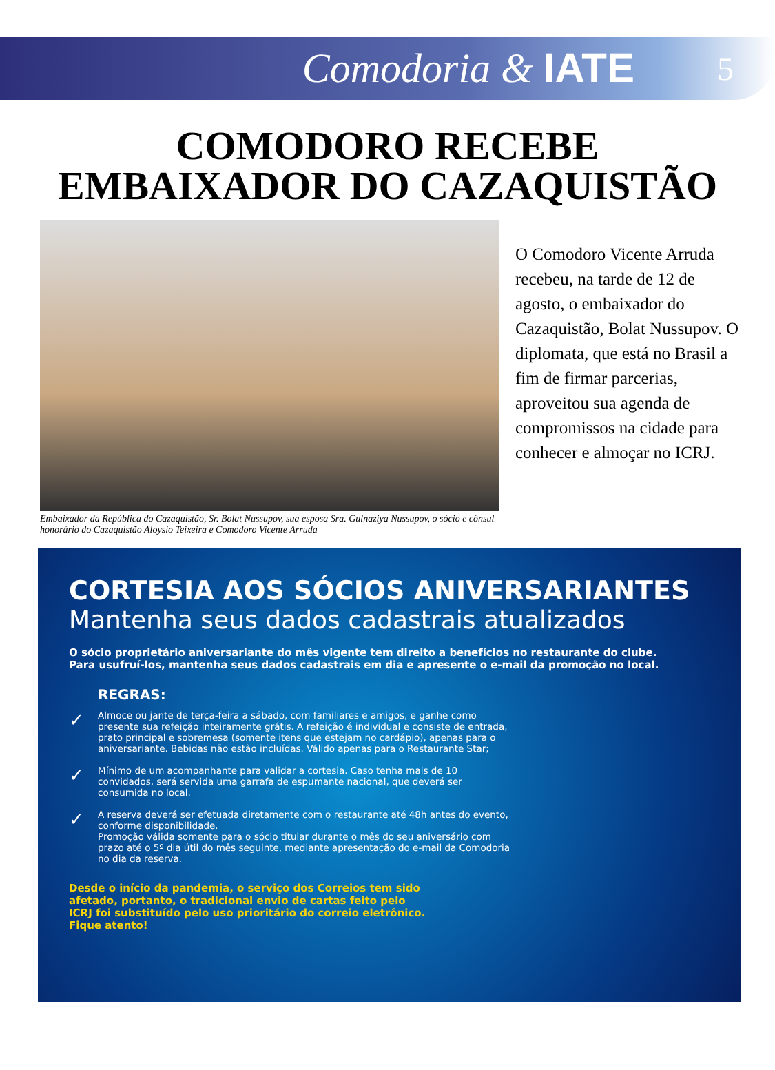Comodoria & IATE 5
COMODORO RECEBE
EMBAIXADOR DO CAZAQUISTÃO
O Comodoro Vicente Arruda recebeu, na tarde de 12 de agosto, o embaixador do Cazaquistão, Bolat Nussupov. O diplomata, que está no Brasil a fim de firmar parcerias, aproveitou sua agenda de compromissos na cidade para conhecer e almoçar no ICRJ.
Embaixador da República do Cazaquistão, Sr. Bolat Nussupov, sua esposa Sra. Gulnaziya Nussupov, o sócio e cônsul honorário do Cazaquistão Aloysio Teixeira e Comodoro Vicente Arruda
CORTESIA AOS SÓCIOS ANIVERSARIANTES
Mantenha seus dados cadastrais atualizados
O sócio proprietário aniversariante do mês vigente tem direito a benefícios no restaurante do clube.
Para usufruí-los, mantenha seus dados cadastrais em dia e apresente o e-mail da promoção no local.
REGRAS:
✓ Almoce ou jante de terça-feira a sábado, com familiares e amigos, e ganhe como presente sua refeição inteiramente grátis. A refeição é individual e consiste de entrada, prato principal e sobremesa (somente itens que estejam no cardápio), apenas para o aniversariante. Bebidas não estão incluídas. Válido apenas para o Restaurante Star;
✓ Mínimo de um acompanhante para validar a cortesia. Caso tenha mais de 10 convidados, será servida uma garrafa de espumante nacional, que deverá ser consumida no local.
✓ A reserva deverá ser efetuada diretamente com o restaurante até 48h antes do evento, conforme disponibilidade.
Promoção válida somente para o sócio titular durante o mês do seu aniversário com prazo até o 5º dia útil do mês seguinte, mediante apresentação do e-mail da Comodoria no dia da reserva.
Desde o início da pandemia, o serviço dos Correios tem sido afetado, portanto, o tradicional envio de cartas feito pelo ICRJ foi substituído pelo uso prioritário do correio eletrônico.
Fique atento!